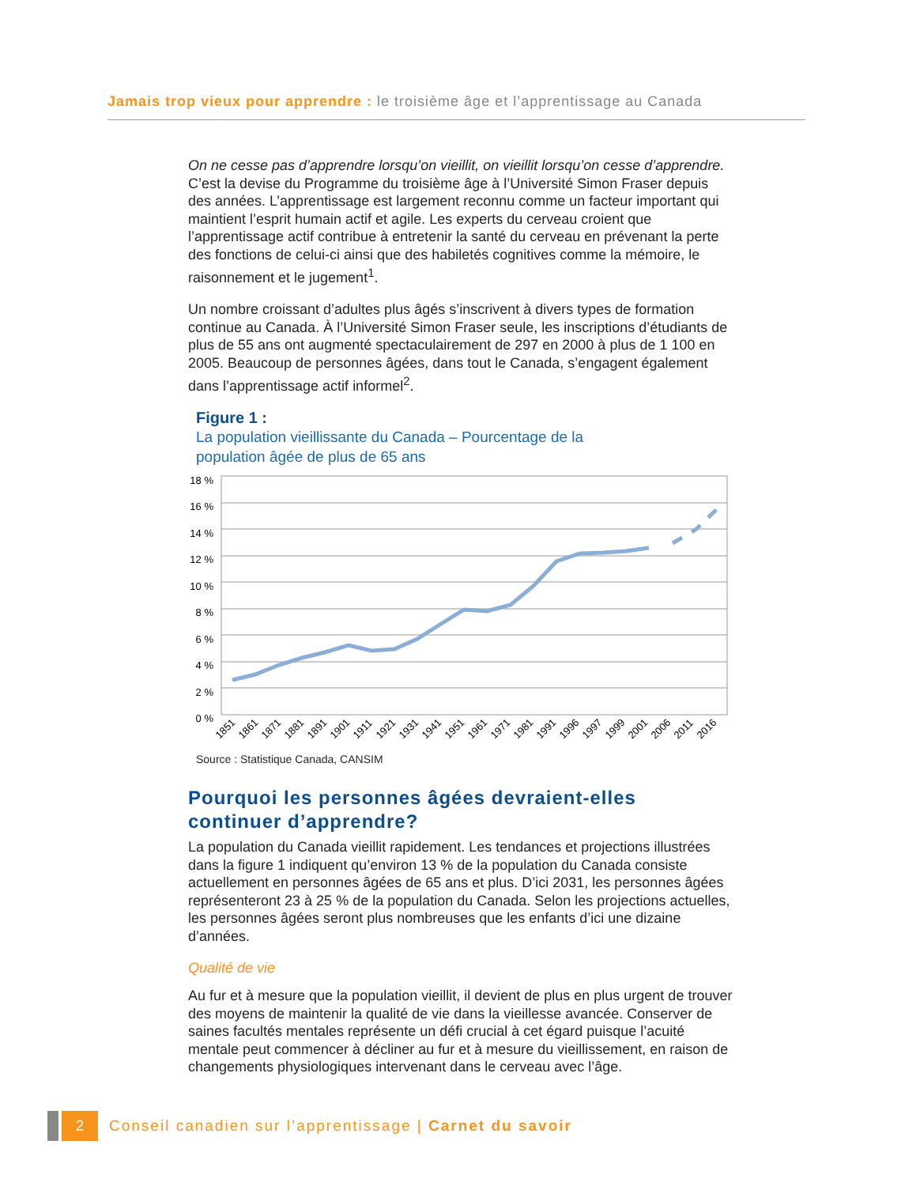Jamais trop vieux pour apprendre : le troisième âge et l’apprentissage au Canada
On ne cesse pas d’apprendre lorsqu’on vieillit, on vieillit lorsqu’on cesse d’apprendre. C’est la devise du Programme du troisième âge à l’Université Simon Fraser depuis des années. L’apprentissage est largement reconnu comme un facteur important qui maintient l’esprit humain actif et agile. Les experts du cerveau croient que l’apprentissage actif contribue à entretenir la santé du cerveau en prévenant la perte des fonctions de celui-ci ainsi que des habiletés cognitives comme la mémoire, le raisonnement et le jugement<sup>1</sup>.
Un nombre croissant d’adultes plus âgés s’inscrivent à divers types de formation continue au Canada. À l’Université Simon Fraser seule, les inscriptions d’étudiants de plus de 55 ans ont augmenté spectaculairement de 297 en 2000 à plus de 1 100 en 2005. Beaucoup de personnes âgées, dans tout le Canada, s’engagent également dans l’apprentissage actif informel<sup>2</sup>.
Figure 1 :
La population vieillissante du Canada – Pourcentage de la
population âgée de plus de 65 ans
18 %
16 %
14 %
12 %
10 %
8 %
6 %
4 %
2 %
0 %
1851
1861
1871
1881
1891
1901
1911
1921
1931
1941
1951
1961
1971
1981
1991
1996
1997
1999
2001
2006
2011
2016
Source : Statistique Canada, CANSIM
Pourquoi les personnes âgées devraient-elles continuer d’apprendre?
La population du Canada vieillit rapidement. Les tendances et projections illustrées dans la figure 1 indiquent qu’environ 13 % de la population du Canada consiste actuellement en personnes âgées de 65 ans et plus. D’ici 2031, les personnes âgées représenteront 23 à 25 % de la population du Canada. Selon les projections actuelles, les personnes âgées seront plus nombreuses que les enfants d’ici une dizaine d’années.
Qualité de vie
Au fur et à mesure que la population vieillit, il devient de plus en plus urgent de trouver des moyens de maintenir la qualité de vie dans la vieillesse avancée. Conserver de saines facultés mentales représente un défi crucial à cet égard puisque l’acuité mentale peut commencer à décliner au fur et à mesure du vieillissement, en raison de changements physiologiques intervenant dans le cerveau avec l’âge.
2 Conseil canadien sur l’apprentissage | Carnet du savoir